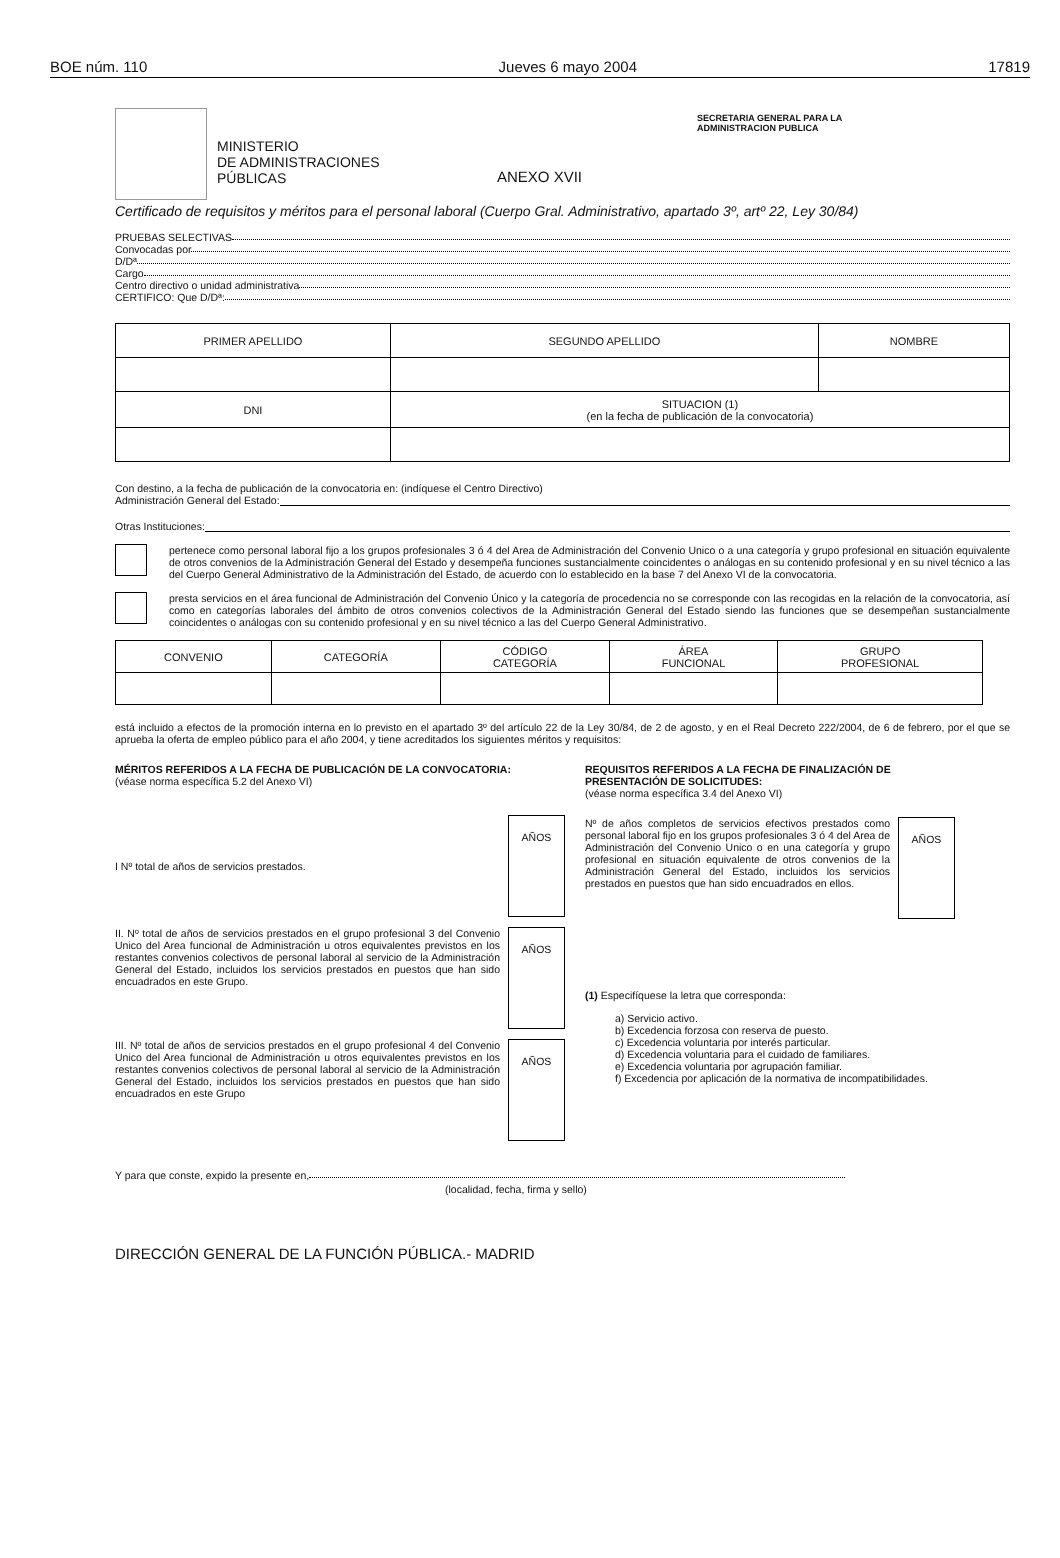BOE núm. 110 Jueves 6 mayo 2004 17819
MINISTERIO
DE ADMINISTRACIONES
PÚBLICAS
ANEXO XVII
SECRETARIA GENERAL PARA LA
ADMINISTRACION PUBLICA
Certificado de requisitos y méritos para el personal laboral (Cuerpo Gral. Administrativo, apartado 3º, artº 22, Ley 30/84)
PRUEBAS SELECTIVAS
Convocadas por
D/Dª
Cargo
Centro directivo o unidad administrativa
CERTIFICO: Que D/Dª:
| PRIMER APELLIDO | SEGUNDO APELLIDO | NOMBRE |
| DNI | SITUACION (1) (en la fecha de publicación de la convocatoria) | |
Con destino, a la fecha de publicación de la convocatoria en: (indíquese el Centro Directivo)
Administración General del Estado:
Otras Instituciones:
pertenece como personal laboral fijo a los grupos profesionales 3 ó 4 del Area de Administración del Convenio Unico o a una categoría y grupo profesional en situación equivalente de otros convenios de la Administración General del Estado y desempeña funciones sustancialmente coincidentes o análogas en su contenido profesional y en su nivel técnico a las del Cuerpo General Administrativo de la Administración del Estado, de acuerdo con lo establecido en la base 7 del Anexo VI de la convocatoria.
presta servicios en el área funcional de Administración del Convenio Único y la categoría de procedencia no se corresponde con las recogidas en la relación de la convocatoria, así como en categorías laborales del ámbito de otros convenios colectivos de la Administración General del Estado siendo las funciones que se desempeñan sustancialmente coincidentes o análogas con su contenido profesional y en su nivel técnico a las del Cuerpo General Administrativo.
| CONVENIO | CATEGORÍA | CÓDIGO CATEGORÍA | ÁREA FUNCIONAL | GRUPO PROFESIONAL |
está incluido a efectos de la promoción interna en lo previsto en el apartado 3º del artículo 22 de la Ley 30/84, de 2 de agosto, y en el Real Decreto 222/2004, de 6 de febrero, por el que se aprueba la oferta de empleo público para el año 2004, y tiene acreditados los siguientes méritos y requisitos:
MÉRITOS REFERIDOS A LA FECHA DE PUBLICACIÓN DE LA CONVOCATORIA:
(véase norma específica 5.2 del Anexo VI)
I Nº total de años de servicios prestados.
AÑOS
II. Nº total de años de servicios prestados en el grupo profesional 3 del Convenio Unico del Area funcional de Administración u otros equivalentes previstos en los restantes convenios colectivos de personal laboral al servicio de la Administración General del Estado, incluidos los servicios prestados en puestos que han sido encuadrados en este Grupo.
AÑOS
III. Nº total de años de servicios prestados en el grupo profesional 4 del Convenio Unico del Area funcional de Administración u otros equivalentes previstos en los restantes convenios colectivos de personal laboral al servicio de la Administración General del Estado, incluidos los servicios prestados en puestos que han sido encuadrados en este Grupo
AÑOS
REQUISITOS REFERIDOS A LA FECHA DE FINALIZACIÓN DE PRESENTACIÓN DE SOLICITUDES:
(véase norma específica 3.4 del Anexo VI)
Nº de años completos de servicios efectivos prestados como personal laboral fijo en los grupos profesionales 3 ó 4 del Area de Administración del Convenio Unico o en una categoría y grupo profesional en situación equivalente de otros convenios de la Administración General del Estado, incluidos los servicios prestados en puestos que han sido encuadrados en ellos.
AÑOS
(1) Especifíquese la letra que corresponda:
a) Servicio activo.
b) Excedencia forzosa con reserva de puesto.
c) Excedencia voluntaria por interés particular.
d) Excedencia voluntaria para el cuidado de familiares.
e) Excedencia voluntaria por agrupación familiar.
f) Excedencia por aplicación de la normativa de incompatibilidades.
Y para que conste, expido la presente en,
(localidad, fecha, firma y sello)
DIRECCIÓN GENERAL DE LA FUNCIÓN PÚBLICA.- MADRID